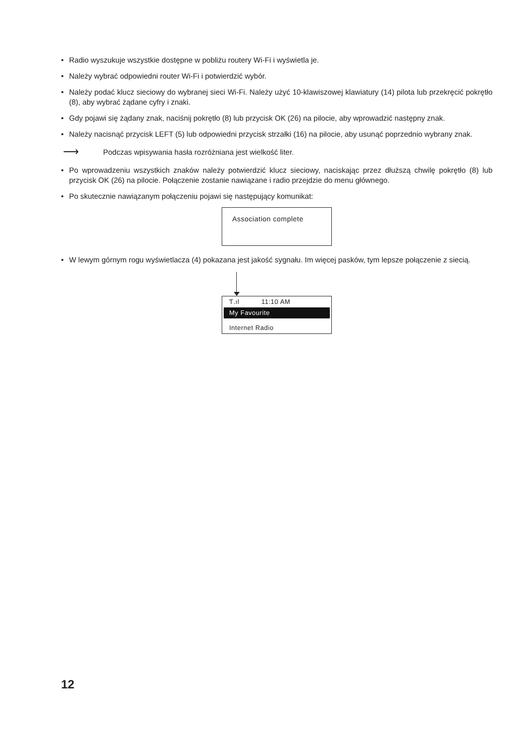• Radio wyszukuje wszystkie dostępne w pobliżu routery Wi-Fi i wyświetla je.
• Należy wybrać odpowiedni router Wi-Fi i potwierdzić wybór.
• Należy podać klucz sieciowy do wybranej sieci Wi-Fi. Należy użyć 10-klawiszowej klawiatury (14) pilota lub przekręcić pokrętło (8), aby wybrać żądane cyfry i znaki.
• Gdy pojawi się żądany znak, naciśnij pokrętło (8) lub przycisk OK (26) na pilocie, aby wprowadzić następny znak.
• Należy nacisnąć przycisk LEFT (5) lub odpowiedni przycisk strzałki (16) na pilocie, aby usunąć poprzednio wybrany znak.
⟶ Podczas wpisywania hasła rozróżniana jest wielkość liter.
• Po wprowadzeniu wszystkich znaków należy potwierdzić klucz sieciowy, naciskając przez dłuższą chwilę pokrętło (8) lub przycisk OK (26) na pilocie. Połączenie zostanie nawiązane i radio przejdzie do menu głównego.
• Po skutecznie nawiązanym połączeniu pojawi się następujący komunikat:
Association complete
• W lewym górnym rogu wyświetlacza (4) pokazana jest jakość sygnału. Im więcej pasków, tym lepsze połączenie z siecią.
Ƭ.ıl 11:10 AM
My Favourite
Internet Radio
12